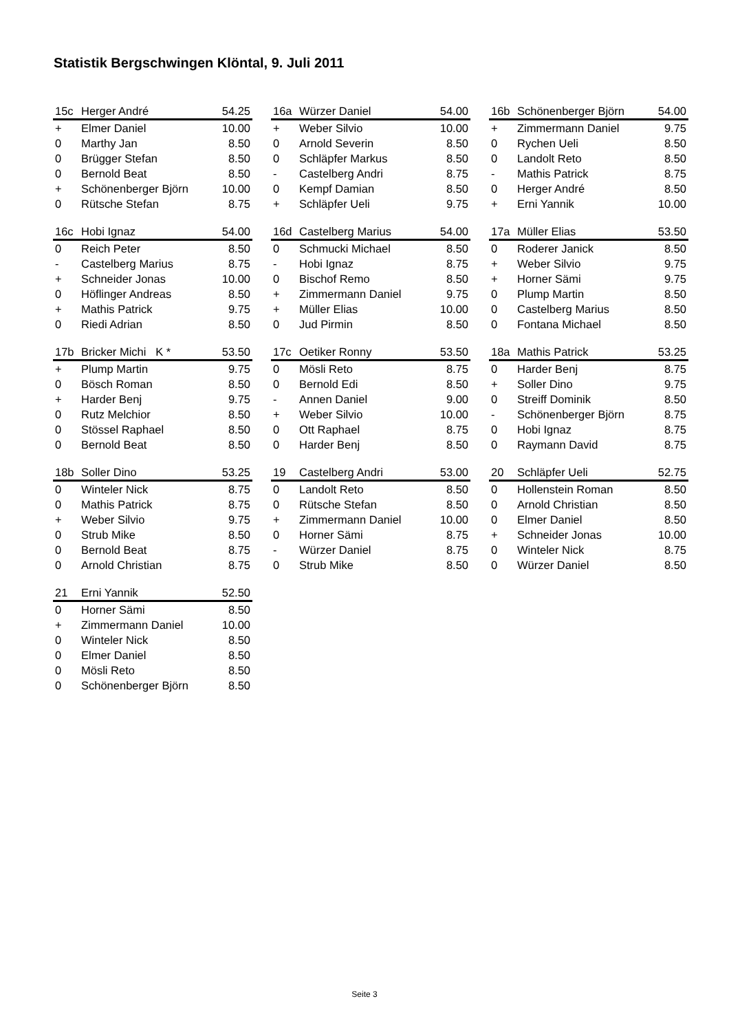Statistik Bergschwingen Klöntal, 9. Juli 2011
| 15c | Herger André | 54.25 |
| --- | --- | --- |
| + | Elmer Daniel | 10.00 |
| 0 | Marthy Jan | 8.50 |
| 0 | Brügger Stefan | 8.50 |
| 0 | Bernold Beat | 8.50 |
| + | Schönenberger Björn | 10.00 |
| 0 | Rütsche Stefan | 8.75 |
| 16a | Würzer Daniel | 54.00 |
| --- | --- | --- |
| + | Weber Silvio | 10.00 |
| 0 | Arnold Severin | 8.50 |
| 0 | Schläpfer Markus | 8.50 |
| - | Castelberg Andri | 8.75 |
| 0 | Kempf Damian | 8.50 |
| + | Schläpfer Ueli | 9.75 |
| 16b | Schönenberger Björn | 54.00 |
| --- | --- | --- |
| + | Zimmermann Daniel | 9.75 |
| 0 | Rychen Ueli | 8.50 |
| 0 | Landolt Reto | 8.50 |
| - | Mathis Patrick | 8.75 |
| 0 | Herger André | 8.50 |
| + | Erni Yannik | 10.00 |
| 16c | Hobi Ignaz | 54.00 |
| --- | --- | --- |
| 0 | Reich Peter | 8.50 |
| - | Castelberg Marius | 8.75 |
| + | Schneider Jonas | 10.00 |
| 0 | Höflinger Andreas | 8.50 |
| + | Mathis Patrick | 9.75 |
| 0 | Riedi Adrian | 8.50 |
| 16d | Castelberg Marius | 54.00 |
| --- | --- | --- |
| 0 | Schmucki Michael | 8.50 |
| - | Hobi Ignaz | 8.75 |
| 0 | Bischof Remo | 8.50 |
| + | Zimmermann Daniel | 9.75 |
| + | Müller Elias | 10.00 |
| 0 | Jud Pirmin | 8.50 |
| 17a | Müller Elias | 53.50 |
| --- | --- | --- |
| 0 | Roderer Janick | 8.50 |
| + | Weber Silvio | 9.75 |
| + | Horner Sämi | 9.75 |
| 0 | Plump Martin | 8.50 |
| 0 | Castelberg Marius | 8.50 |
| 0 | Fontana Michael | 8.50 |
| 17b | Bricker Michi K * | 53.50 |
| --- | --- | --- |
| + | Plump Martin | 9.75 |
| 0 | Bösch Roman | 8.50 |
| + | Harder Benj | 9.75 |
| 0 | Rutz Melchior | 8.50 |
| 0 | Stössel Raphael | 8.50 |
| 0 | Bernold Beat | 8.50 |
| 17c | Oetiker Ronny | 53.50 |
| --- | --- | --- |
| 0 | Mösli Reto | 8.75 |
| 0 | Bernold Edi | 8.50 |
| - | Annen Daniel | 9.00 |
| + | Weber Silvio | 10.00 |
| 0 | Ott Raphael | 8.75 |
| 0 | Harder Benj | 8.50 |
| 18a | Mathis Patrick | 53.25 |
| --- | --- | --- |
| 0 | Harder Benj | 8.75 |
| + | Soller Dino | 9.75 |
| 0 | Streiff Dominik | 8.50 |
| - | Schönenberger Björn | 8.75 |
| 0 | Hobi Ignaz | 8.75 |
| 0 | Raymann David | 8.75 |
| 18b | Soller Dino | 53.25 |
| --- | --- | --- |
| 0 | Winteler Nick | 8.75 |
| 0 | Mathis Patrick | 8.75 |
| + | Weber Silvio | 9.75 |
| 0 | Strub Mike | 8.50 |
| 0 | Bernold Beat | 8.75 |
| 0 | Arnold Christian | 8.75 |
| 19 | Castelberg Andri | 53.00 |
| --- | --- | --- |
| 0 | Landolt Reto | 8.50 |
| 0 | Rütsche Stefan | 8.50 |
| + | Zimmermann Daniel | 10.00 |
| 0 | Horner Sämi | 8.75 |
| - | Würzer Daniel | 8.75 |
| 0 | Strub Mike | 8.50 |
| 20 | Schläpfer Ueli | 52.75 |
| --- | --- | --- |
| 0 | Hollenstein Roman | 8.50 |
| 0 | Arnold Christian | 8.50 |
| 0 | Elmer Daniel | 8.50 |
| + | Schneider Jonas | 10.00 |
| 0 | Winteler Nick | 8.75 |
| 0 | Würzer Daniel | 8.50 |
| 21 | Erni Yannik | 52.50 |
| --- | --- | --- |
| 0 | Horner Sämi | 8.50 |
| + | Zimmermann Daniel | 10.00 |
| 0 | Winteler Nick | 8.50 |
| 0 | Elmer Daniel | 8.50 |
| 0 | Mösli Reto | 8.50 |
| 0 | Schönenberger Björn | 8.50 |
Seite 3